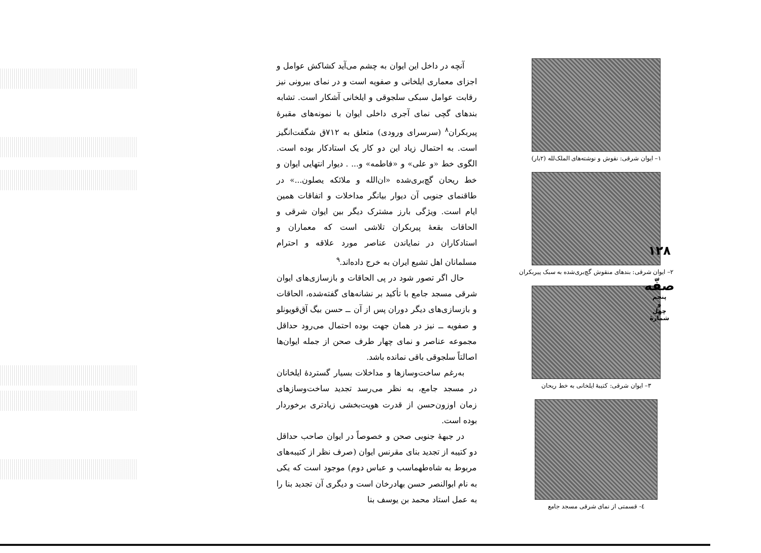۱– ایوان شرقی: نقوش و نوشته‌های الملک‌لله (۲بار)
۲– ایوان شرقی: بندهای منقوش گچ‌بری‌شده به سبک پیربکران
۳– ایوان شرقی: کتیبهٔ ایلخانی به خط ریحان
٤- قسمتی از نمای شرقی مسجد جامع
آنچه در داخل این ایوان به چشم می‌آید کشاکش عوامل و اجزای معماری ایلخانی و صفویه است و در نمای بیرونی نیز رقابت عوامل سبکی سلجوقی و ایلخانی آشکار است. تشابه بندهای گچی نمای آجری داخلی ایوان با نمونه‌های مقبرهٔ پیربکران<sup>۸</sup> (سرسرای ورودی) متعلق به ۷۱۲ق شگفت‌انگیز است. به احتمال زیاد این دو کار یک استادکار بوده است. الگوی خط «و علی» و «فاطمه» و... . دیوار انتهایی ایوان و خط ریحان گچ‌بری‌شده «ان‌الله و ملائکه یصلون...» در طاقنمای جنوبی آن دیوار بیانگر مداخلات و اتفاقات همین ایام است. ویژگی بارز مشترک دیگر بین ایوان شرقی و الحاقات بقعهٔ پیربکران تلاشی است که معماران و استادکاران در نمایاندن عناصر مورد علاقه و احترام مسلمانان اهل تشیع ایران به خرج داده‌اند.<sup>۹</sup>
حال اگر تصور شود در پی الحاقات و بازسازی‌های ایوان شرقی مسجد جامع با تأکید بر نشانه‌های گفته‌شده، الحاقات و بازسازی‌های دیگر دوران پس از آن ــ حسن بیگ آق‌قویونلو و صفویه ــ نیز در همان جهت بوده احتمال می‌رود حداقل مجموعه عناصر و نمای چهار طرف صحن از جمله ایوان‌ها اصالتاً سلجوقی باقی نمانده باشد.
به‌رغم ساخت‌وسازها و مداخلات بسیار گستردهٔ ایلخانان در مسجد جامع، به نظر می‌رسد تجدید ساخت‌وسازهای زمان اوزون‌حسن از قدرت هویت‌بخشی زیادتری برخوردار بوده است.
در جبههٔ جنوبی صحن و خصوصاً در ایوان صاحب حداقل دو کتیبه از تجدید بنای مقرنس ایوان (صرف نظر از کتیبه‌های مربوط به شاه‌طهماسب و عباس دوم) موجود است که یکی به نام ابوالنصر حسن بهادرخان است و دیگری آن تجدید بنا را به عمل استاد محمد بن یوسف بنا
۱۲۸
صفّه
پنجم
و
چهل
شمارهٔ